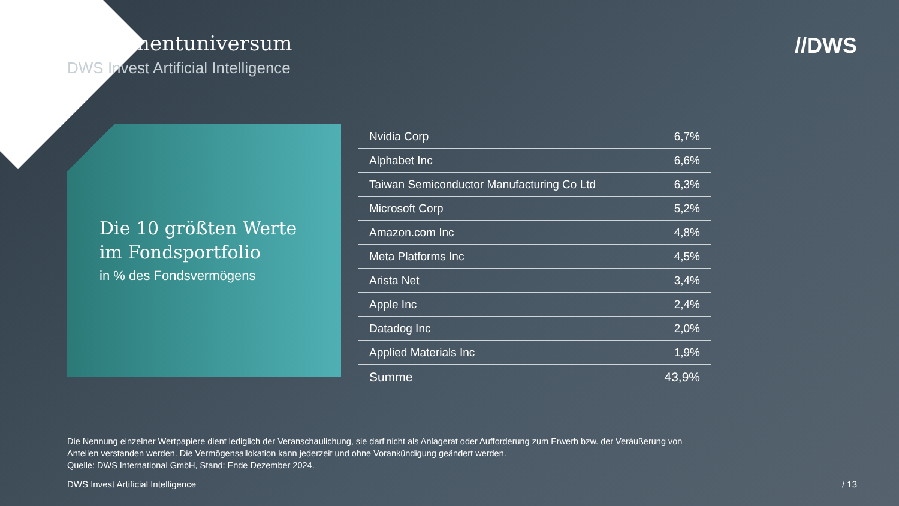Investmentuniversum
DWS Invest Artificial Intelligence
//DWS
Die 10 größten Werte
im Fondsportfolio
in % des Fondsvermögens
| Nvidia Corp | 6,7% |
| Alphabet Inc | 6,6% |
| Taiwan Semiconductor Manufacturing Co Ltd | 6,3% |
| Microsoft Corp | 5,2% |
| Amazon.com Inc | 4,8% |
| Meta Platforms Inc | 4,5% |
| Arista Net | 3,4% |
| Apple Inc | 2,4% |
| Datadog Inc | 2,0% |
| Applied Materials Inc | 1,9% |
| Summe | 43,9% |
Die Nennung einzelner Wertpapiere dient lediglich der Veranschaulichung, sie darf nicht als Anlagerat oder Aufforderung zum Erwerb bzw. der Veräußerung von Anteilen verstanden werden. Die Vermögensallokation kann jederzeit und ohne Vorankündigung geändert werden.
Quelle: DWS International GmbH, Stand: Ende Dezember 2024.
DWS Invest Artificial Intelligence / 13